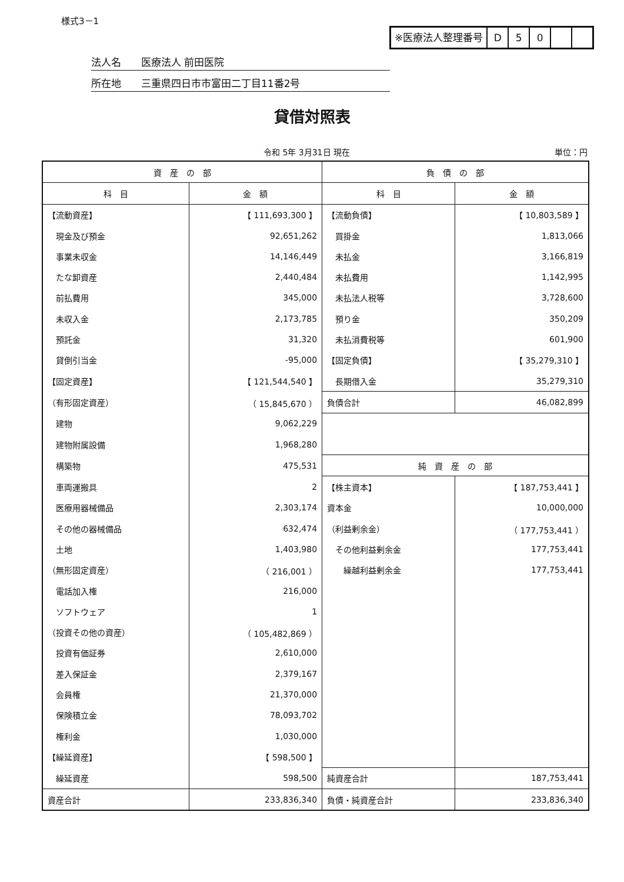様式3－1
※医療法人整理番号 D 5 0
法人名　　医療法人 前田医院
所在地　　三重県四日市市富田二丁目11番2号
貸借対照表
令和 5年 3月31日 現在 単位：円
| 資 産 の 部 | | 負 債 の 部 | |
| --- | --- | --- | --- |
| 科 目 | 金 額 | 科 目 | 金 額 |
| 【流動資産】 | 【 111,693,300 】 | 【流動負債】 | 【 10,803,589 】 |
| 現金及び預金 | 92,651,262 | 買掛金 | 1,813,066 |
| 事業未収金 | 14,146,449 | 未払金 | 3,166,819 |
| たな卸資産 | 2,440,484 | 未払費用 | 1,142,995 |
| 前払費用 | 345,000 | 未払法人税等 | 3,728,600 |
| 未収入金 | 2,173,785 | 預り金 | 350,209 |
| 預託金 | 31,320 | 未払消費税等 | 601,900 |
| 貸倒引当金 | -95,000 | 【固定負債】 | 【 35,279,310 】 |
| 【固定資産】 | 【 121,544,540 】 | 長期借入金 | 35,279,310 |
| （有形固定資産） | （ 15,845,670 ） | 負債合計 | 46,082,899 |
| 建物 | 9,062,229 | | |
| 建物附属設備 | 1,968,280 | | |
| 構築物 | 475,531 | 純 資 産 の 部 | |
| 車両運搬具 | 2 | 【株主資本】 | 【 187,753,441 】 |
| 医療用器械備品 | 2,303,174 | 資本金 | 10,000,000 |
| その他の器械備品 | 632,474 | （利益剰余金） | （ 177,753,441 ） |
| 土地 | 1,403,980 | その他利益剰余金 | 177,753,441 |
| （無形固定資産） | （ 216,001 ） | 繰越利益剰余金 | 177,753,441 |
| 電話加入権 | 216,000 | | |
| ソフトウェア | 1 | | |
| （投資その他の資産） | （ 105,482,869 ） | | |
| 投資有価証券 | 2,610,000 | | |
| 差入保証金 | 2,379,167 | | |
| 会員権 | 21,370,000 | | |
| 保険積立金 | 78,093,702 | | |
| 権利金 | 1,030,000 | | |
| 【繰延資産】 | 【 598,500 】 | | |
| 繰延資産 | 598,500 | 純資産合計 | 187,753,441 |
| 資産合計 | 233,836,340 | 負債・純資産合計 | 233,836,340 |